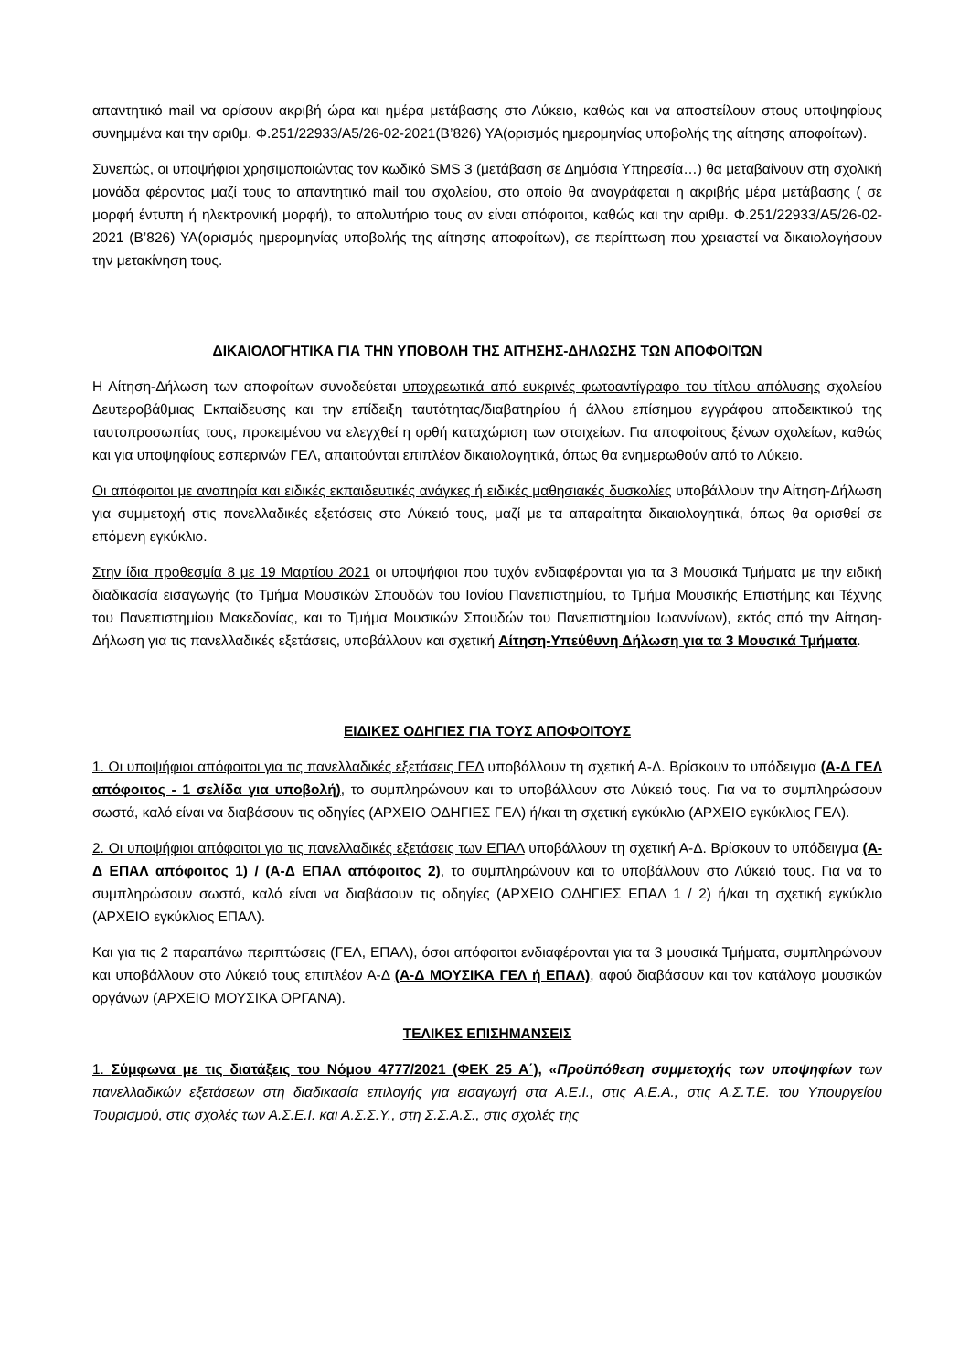απαντητικό mail να ορίσουν ακριβή ώρα και ημέρα μετάβασης στο Λύκειο, καθώς και να αποστείλουν στους υποψηφίους συνημμένα και την αριθμ. Φ.251/22933/Α5/26-02-2021(Β’826) ΥΑ(ορισμός ημερομηνίας υποβολής της αίτησης αποφοίτων).
Συνεπώς, οι υποψήφιοι χρησιμοποιώντας τον κωδικό SMS 3 (μετάβαση σε Δημόσια Υπηρεσία…) θα μεταβαίνουν στη σχολική μονάδα φέροντας μαζί τους το απαντητικό mail του σχολείου, στο οποίο θα αναγράφεται η ακριβής μέρα μετάβασης ( σε μορφή έντυπη ή ηλεκτρονική μορφή), το απολυτήριο τους αν είναι απόφοιτοι, καθώς και την αριθμ. Φ.251/22933/Α5/26-02-2021 (Β’826) ΥΑ(ορισμός ημερομηνίας υποβολής της αίτησης αποφοίτων), σε περίπτωση που χρειαστεί να δικαιολογήσουν την μετακίνηση τους.
ΔΙΚΑΙΟΛΟΓΗΤΙΚΑ ΓΙΑ ΤΗΝ ΥΠΟΒΟΛΗ ΤΗΣ ΑΙΤΗΣΗΣ-ΔΗΛΩΣΗΣ ΤΩΝ ΑΠΟΦΟΙΤΩΝ
Η Αίτηση-Δήλωση των αποφοίτων συνοδεύεται υποχρεωτικά από ευκρινές φωτοαντίγραφο του τίτλου απόλυσης σχολείου Δευτεροβάθμιας Εκπαίδευσης και την επίδειξη ταυτότητας/διαβατηρίου ή άλλου επίσημου εγγράφου αποδεικτικού της ταυτοπροσωπίας τους, προκειμένου να ελεγχθεί η ορθή καταχώριση των στοιχείων. Για αποφοίτους ξένων σχολείων, καθώς και για υποψηφίους εσπερινών ΓΕΛ, απαιτούνται επιπλέον δικαιολογητικά, όπως θα ενημερωθούν από το Λύκειο.
Οι απόφοιτοι με αναπηρία και ειδικές εκπαιδευτικές ανάγκες ή ειδικές μαθησιακές δυσκολίες υποβάλλουν την Αίτηση-Δήλωση για συμμετοχή στις πανελλαδικές εξετάσεις στο Λύκειό τους, μαζί με τα απαραίτητα δικαιολογητικά, όπως θα ορισθεί σε επόμενη εγκύκλιο.
Στην ίδια προθεσμία 8 με 19 Μαρτίου 2021 οι υποψήφιοι που τυχόν ενδιαφέρονται για τα 3 Μουσικά Τμήματα με την ειδική διαδικασία εισαγωγής (το Τμήμα Μουσικών Σπουδών του Ιονίου Πανεπιστημίου, το Τμήμα Μουσικής Επιστήμης και Τέχνης του Πανεπιστημίου Μακεδονίας, και το Τμήμα Μουσικών Σπουδών του Πανεπιστημίου Ιωαννίνων), εκτός από την Αίτηση-Δήλωση για τις πανελλαδικές εξετάσεις, υποβάλλουν και σχετική Αίτηση-Υπεύθυνη Δήλωση για τα 3 Μουσικά Τμήματα.
ΕΙΔΙΚΕΣ ΟΔΗΓΙΕΣ ΓΙΑ ΤΟΥΣ ΑΠΟΦΟΙΤΟΥΣ
1. Οι υποψήφιοι απόφοιτοι για τις πανελλαδικές εξετάσεις ΓΕΛ υποβάλλουν τη σχετική Α-Δ. Βρίσκουν το υπόδειγμα (Α-Δ ΓΕΛ απόφοιτος - 1 σελίδα για υποβολή), το συμπληρώνουν και το υποβάλλουν στο Λύκειό τους. Για να το συμπληρώσουν σωστά, καλό είναι να διαβάσουν τις οδηγίες (ΑΡΧΕΙΟ ΟΔΗΓΙΕΣ ΓΕΛ) ή/και τη σχετική εγκύκλιο (ΑΡΧΕΙΟ εγκύκλιος ΓΕΛ).
2. Οι υποψήφιοι απόφοιτοι για τις πανελλαδικές εξετάσεις των ΕΠΑΛ υποβάλλουν τη σχετική Α-Δ. Βρίσκουν το υπόδειγμα (Α-Δ ΕΠΑΛ απόφοιτος 1) / (Α-Δ ΕΠΑΛ απόφοιτος 2), το συμπληρώνουν και το υποβάλλουν στο Λύκειό τους. Για να το συμπληρώσουν σωστά, καλό είναι να διαβάσουν τις οδηγίες (ΑΡΧΕΙΟ ΟΔΗΓΙΕΣ ΕΠΑΛ 1 / 2) ή/και τη σχετική εγκύκλιο (ΑΡΧΕΙΟ εγκύκλιος ΕΠΑΛ).
Και για τις 2 παραπάνω περιπτώσεις (ΓΕΛ, ΕΠΑΛ), όσοι απόφοιτοι ενδιαφέρονται για τα 3 μουσικά Τμήματα, συμπληρώνουν και υποβάλλουν στο Λύκειό τους επιπλέον Α-Δ (Α-Δ ΜΟΥΣΙΚΑ ΓΕΛ ή ΕΠΑΛ), αφού διαβάσουν και τον κατάλογο μουσικών οργάνων (ΑΡΧΕΙΟ ΜΟΥΣΙΚΑ ΟΡΓΑΝΑ).
ΤΕΛΙΚΕΣ ΕΠΙΣΗΜΑΝΣΕΙΣ
1. Σύμφωνα με τις διατάξεις του Νόμου 4777/2021 (ΦΕΚ 25 Α΄), «Προϋπόθεση συμμετοχής των υποψηφίων των πανελλαδικών εξετάσεων στη διαδικασία επιλογής για εισαγωγή στα Α.Ε.Ι., στις Α.Ε.Α., στις Α.Σ.Τ.Ε. του Υπουργείου Τουρισμού, στις σχολές των Α.Σ.Ε.Ι. και Α.Σ.Σ.Υ., στη Σ.Σ.Α.Σ., στις σχολές της